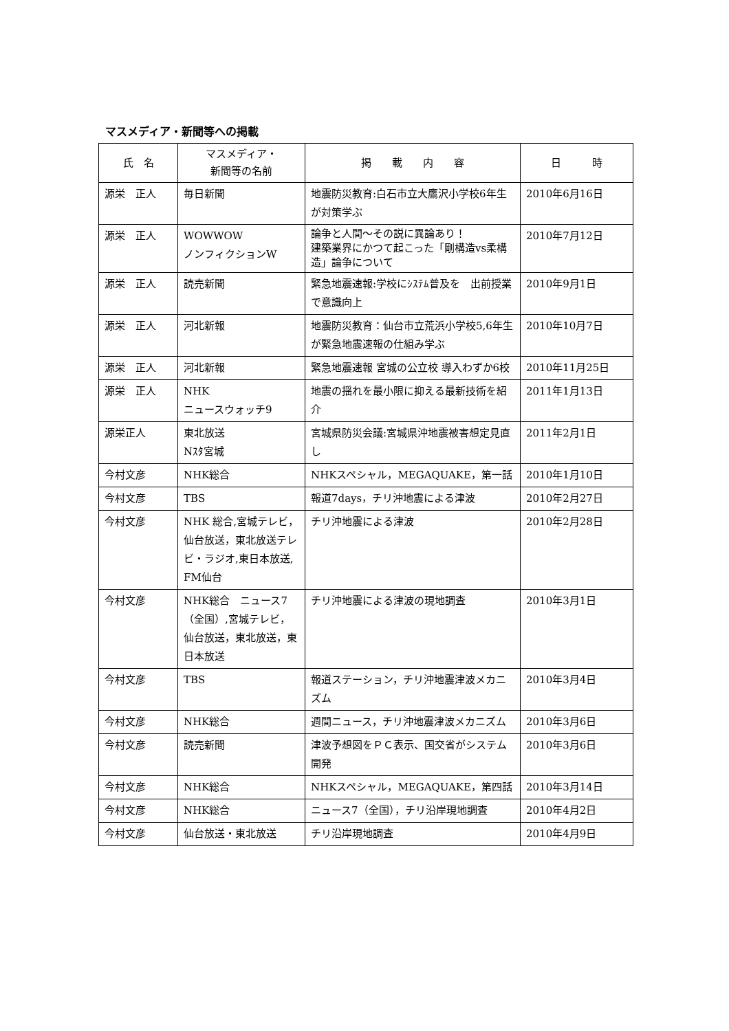マスメディア・新聞等への掲載
| 氏 名 | マスメディア・ 新聞等の名前 | 掲 載 内 容 | 日 時 |
| --- | --- | --- | --- |
| 源栄 正人 | 毎日新聞 | 地震防災教育:白石市立大鷹沢小学校6年生が対策学ぶ | 2010年6月16日 |
| 源栄 正人 | WOWWOW ノンフィクションW | 論争と人間～その説に異論あり！ 建築業界にかつて起こった「剛構造vs柔構造」論争について | 2010年7月12日 |
| 源栄 正人 | 読売新聞 | 緊急地震速報:学校にｼｽﾃﾑ普及を 出前授業で意識向上 | 2010年9月1日 |
| 源栄 正人 | 河北新報 | 地震防災教育：仙台市立荒浜小学校5,6年生が緊急地震速報の仕組み学ぶ | 2010年10月7日 |
| 源栄 正人 | 河北新報 | 緊急地震速報 宮城の公立校 導入わずか6校 | 2010年11月25日 |
| 源栄 正人 | NHK ニュースウォッチ9 | 地震の揺れを最小限に抑える最新技術を紹介 | 2011年1月13日 |
| 源栄正人 | 東北放送 Nｽﾀ宮城 | 宮城県防災会議:宮城県沖地震被害想定見直し | 2011年2月1日 |
| 今村文彦 | NHK総合 | NHKスペシャル，MEGAQUAKE，第一話 | 2010年1月10日 |
| 今村文彦 | TBS | 報道7days，チリ沖地震による津波 | 2010年2月27日 |
| 今村文彦 | NHK 総合,宮城テレビ，仙台放送，東北放送テレビ・ラジオ,東日本放送, FM仙台 | チリ沖地震による津波 | 2010年2月28日 |
| 今村文彦 | NHK総合 ニュース7（全国）,宮城テレビ，仙台放送，東北放送，東日本放送 | チリ沖地震による津波の現地調査 | 2010年3月1日 |
| 今村文彦 | TBS | 報道ステーション，チリ沖地震津波メカニズム | 2010年3月4日 |
| 今村文彦 | NHK総合 | 週間ニュース，チリ沖地震津波メカニズム | 2010年3月6日 |
| 今村文彦 | 読売新聞 | 津波予想図をＰＣ表示、国交省がシステム開発 | 2010年3月6日 |
| 今村文彦 | NHK総合 | NHKスペシャル，MEGAQUAKE，第四話 | 2010年3月14日 |
| 今村文彦 | NHK総合 | ニュース7（全国），チリ沿岸現地調査 | 2010年4月2日 |
| 今村文彦 | 仙台放送・東北放送 | チリ沿岸現地調査 | 2010年4月9日 |